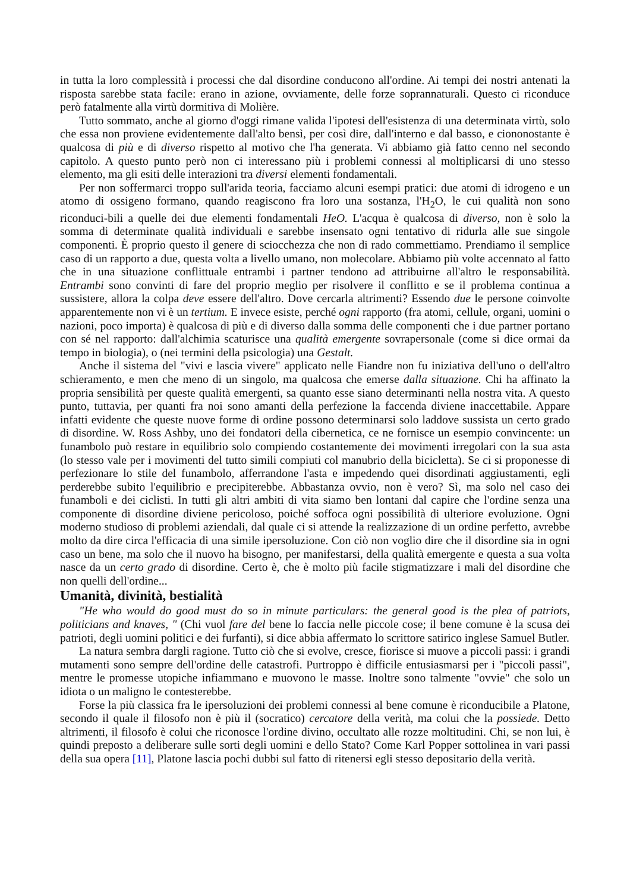in tutta la loro complessità i processi che dal disordine conducono all'ordine. Ai tempi dei nostri antenati la risposta sarebbe stata facile: erano in azione, ovviamente, delle forze soprannaturali. Questo ci riconduce però fatalmente alla virtù dormitiva di Molière.
Tutto sommato, anche al giorno d'oggi rimane valida l'ipotesi dell'esistenza di una determinata virtù, solo che essa non proviene evidentemente dall'alto bensì, per così dire, dall'interno e dal basso, e ciononostante è qualcosa di più e di diverso rispetto al motivo che l'ha generata. Vi abbiamo già fatto cenno nel secondo capitolo. A questo punto però non ci interessano più i problemi connessi al moltiplicarsi di uno stesso elemento, ma gli esiti delle interazioni tra diversi elementi fondamentali.
Per non soffermarci troppo sull'arida teoria, facciamo alcuni esempi pratici: due atomi di idrogeno e un atomo di ossigeno formano, quando reagiscono fra loro una sostanza, l'H<sub>2</sub>O, le cui qualità non sono riconduci-bili a quelle dei due elementi fondamentali HeO. L'acqua è qualcosa di diverso, non è solo la somma di determinate qualità individuali e sarebbe insensato ogni tentativo di ridurla alle sue singole componenti. È proprio questo il genere di sciocchezza che non di rado commettiamo. Prendiamo il semplice caso di un rapporto a due, questa volta a livello umano, non molecolare. Abbiamo più volte accennato al fatto che in una situazione conflittuale entrambi i partner tendono ad attribuirne all'altro le responsabilità. Entrambi sono convinti di fare del proprio meglio per risolvere il conflitto e se il problema continua a sussistere, allora la colpa deve essere dell'altro. Dove cercarla altrimenti? Essendo due le persone coinvolte apparentemente non vi è un tertium. E invece esiste, perché ogni rapporto (fra atomi, cellule, organi, uomini o nazioni, poco importa) è qualcosa di più e di diverso dalla somma delle componenti che i due partner portano con sé nel rapporto: dall'alchimia scaturisce una qualità emergente sovrapersonale (come si dice ormai da tempo in biologia), o (nei termini della psicologia) una Gestalt.
Anche il sistema del "vivi e lascia vivere" applicato nelle Fiandre non fu iniziativa dell'uno o dell'altro schieramento, e men che meno di un singolo, ma qualcosa che emerse dalla situazione. Chi ha affinato la propria sensibilità per queste qualità emergenti, sa quanto esse siano determinanti nella nostra vita. A questo punto, tuttavia, per quanti fra noi sono amanti della perfezione la faccenda diviene inaccettabile. Appare infatti evidente che queste nuove forme di ordine possono determinarsi solo laddove sussista un certo grado di disordine. W. Ross Ashby, uno dei fondatori della cibernetica, ce ne fornisce un esempio convincente: un funambolo può restare in equilibrio solo compiendo costantemente dei movimenti irregolari con la sua asta (lo stesso vale per i movimenti del tutto simili compiuti col manubrio della bicicletta). Se ci si proponesse di perfezionare lo stile del funambolo, afferrandone l'asta e impedendo quei disordinati aggiustamenti, egli perderebbe subito l'equilibrio e precipiterebbe. Abbastanza ovvio, non è vero? Sì, ma solo nel caso dei funamboli e dei ciclisti. In tutti gli altri ambiti di vita siamo ben lontani dal capire che l'ordine senza una componente di disordine diviene pericoloso, poiché soffoca ogni possibilità di ulteriore evoluzione. Ogni moderno studioso di problemi aziendali, dal quale ci si attende la realizzazione di un ordine perfetto, avrebbe molto da dire circa l'efficacia di una simile ipersoluzione. Con ciò non voglio dire che il disordine sia in ogni caso un bene, ma solo che il nuovo ha bisogno, per manifestarsi, della qualità emergente e questa a sua volta nasce da un certo grado di disordine. Certo è, che è molto più facile stigmatizzare i mali del disordine che non quelli dell'ordine...
Umanità, divinità, bestialità
"He who would do good must do so in minute particulars: the general good is the plea of patriots, politicians and knaves, " (Chi vuol fare del bene lo faccia nelle piccole cose; il bene comune è la scusa dei patrioti, degli uomini politici e dei furfanti), si dice abbia affermato lo scrittore satirico inglese Samuel Butler.
La natura sembra dargli ragione. Tutto ciò che si evolve, cresce, fiorisce si muove a piccoli passi: i grandi mutamenti sono sempre dell'ordine delle catastrofi. Purtroppo è difficile entusiasmarsi per i "piccoli passi", mentre le promesse utopiche infiammano e muovono le masse. Inoltre sono talmente "ovvie" che solo un idiota o un maligno le contesterebbe.
Forse la più classica fra le ipersoluzioni dei problemi connessi al bene comune è riconducibile a Platone, secondo il quale il filosofo non è più il (socratico) cercatore della verità, ma colui che la possiede. Detto altrimenti, il filosofo è colui che riconosce l'ordine divino, occultato alle rozze moltitudini. Chi, se non lui, è quindi preposto a deliberare sulle sorti degli uomini e dello Stato? Come Karl Popper sottolinea in vari passi della sua opera [11], Platone lascia pochi dubbi sul fatto di ritenersi egli stesso depositario della verità.